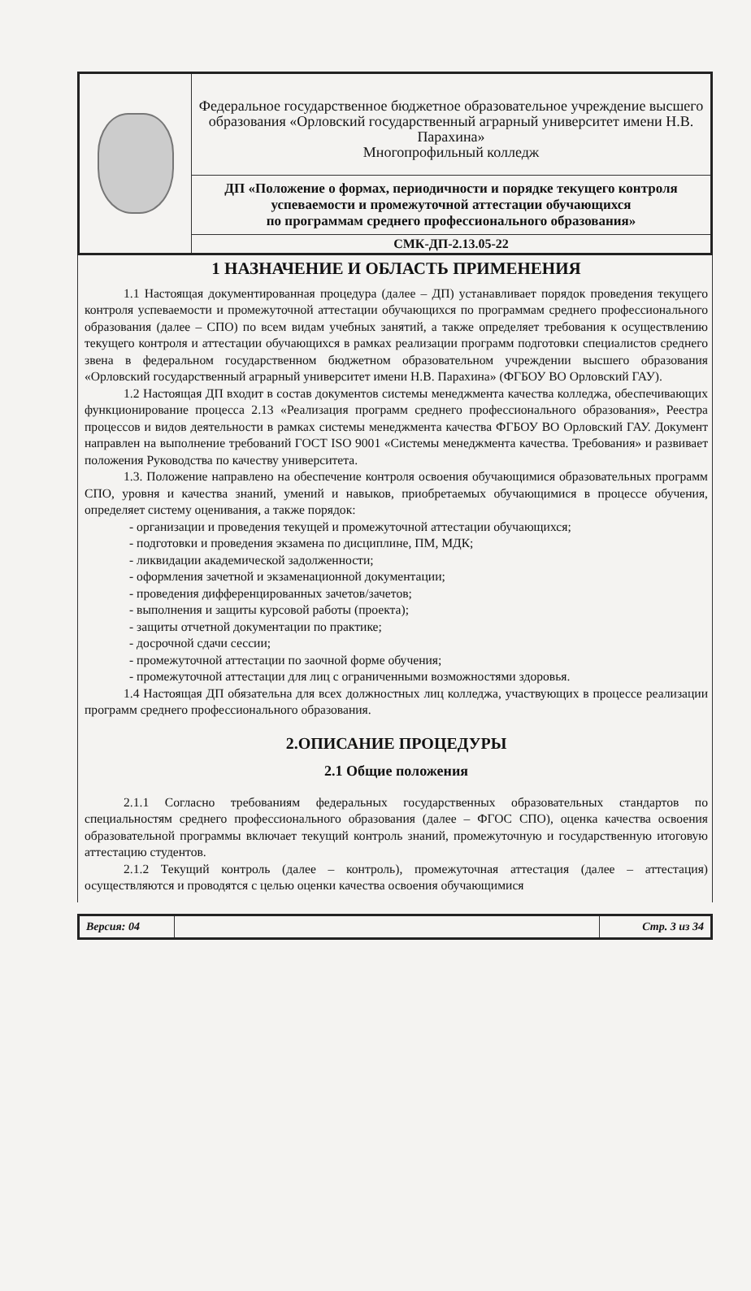| | Федеральное государственное бюджетное образовательное учреждение высшего образования «Орловский государственный аграрный университет имени Н.В. Парахина» Многопрофильный колледж |
| | ДП «Положение о формах, периодичности и порядке текущего контроля успеваемости и промежуточной аттестации обучающихся по программам среднего профессионального образования» |
| | СМК-ДП-2.13.05-22 |
1 НАЗНАЧЕНИЕ И ОБЛАСТЬ ПРИМЕНЕНИЯ
1.1 Настоящая документированная процедура (далее – ДП) устанавливает порядок проведения текущего контроля успеваемости и промежуточной аттестации обучающихся по программам среднего профессионального образования (далее – СПО) по всем видам учебных занятий, а также определяет требования к осуществлению текущего контроля и аттестации обучающихся в рамках реализации программ подготовки специалистов среднего звена в федеральном государственном бюджетном образовательном учреждении высшего образования «Орловский государственный аграрный университет имени Н.В. Парахина» (ФГБОУ ВО Орловский ГАУ).
1.2 Настоящая ДП входит в состав документов системы менеджмента качества колледжа, обеспечивающих функционирование процесса 2.13 «Реализация программ среднего профессионального образования», Реестра процессов и видов деятельности в рамках системы менеджмента качества ФГБОУ ВО Орловский ГАУ. Документ направлен на выполнение требований ГОСТ ISO 9001 «Системы менеджмента качества. Требования» и развивает положения Руководства по качеству университета.
1.3. Положение направлено на обеспечение контроля освоения обучающимися образовательных программ СПО, уровня и качества знаний, умений и навыков, приобретаемых обучающимися в процессе обучения, определяет систему оценивания, а также порядок:
- организации и проведения текущей и промежуточной аттестации обучающихся;
- подготовки и проведения экзамена по дисциплине, ПМ, МДК;
- ликвидации академической задолженности;
- оформления зачетной и экзаменационной документации;
- проведения дифференцированных зачетов/зачетов;
- выполнения и защиты курсовой работы (проекта);
- защиты отчетной документации по практике;
- досрочной сдачи сессии;
- промежуточной аттестации по заочной форме обучения;
- промежуточной аттестации для лиц с ограниченными возможностями здоровья.
1.4 Настоящая ДП обязательна для всех должностных лиц колледжа, участвующих в процессе реализации программ среднего профессионального образования.
2.ОПИСАНИЕ ПРОЦЕДУРЫ
2.1 Общие положения
2.1.1 Согласно требованиям федеральных государственных образовательных стандартов по специальностям среднего профессионального образования (далее – ФГОС СПО), оценка качества освоения образовательной программы включает текущий контроль знаний, промежуточную и государственную итоговую аттестацию студентов.
2.1.2 Текущий контроль (далее – контроль), промежуточная аттестация (далее – аттестация) осуществляются и проводятся с целью оценки качества освоения обучающимися
| Версия: 04 | | Стр. 3 из 34 |